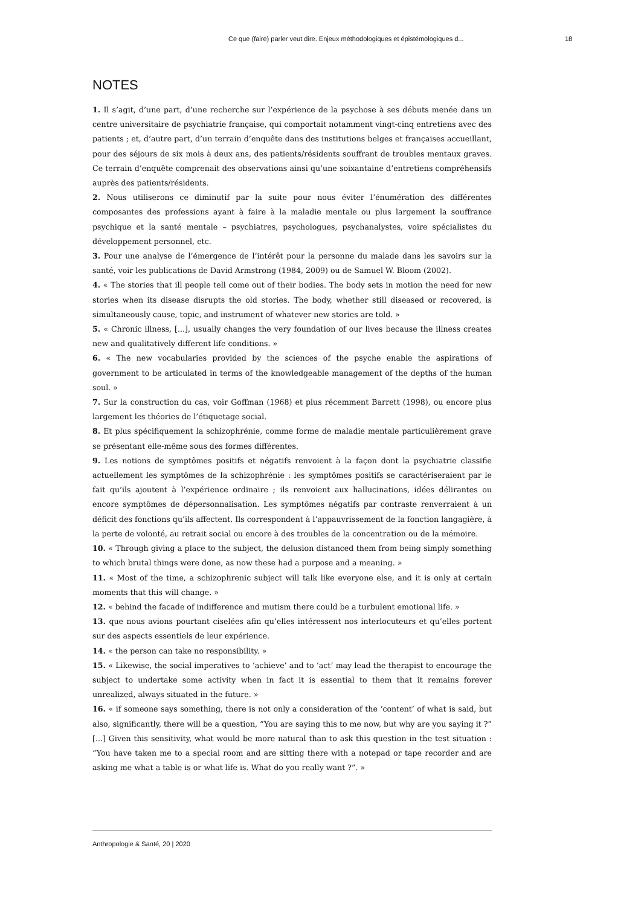Ce que (faire) parler veut dire. Enjeux méthodologiques et épistémologiques d... 18
NOTES
1. Il s’agit, d’une part, d’une recherche sur l’expérience de la psychose à ses débuts menée dans un centre universitaire de psychiatrie française, qui comportait notamment vingt-cinq entretiens avec des patients ; et, d’autre part, d’un terrain d’enquête dans des institutions belges et françaises accueillant, pour des séjours de six mois à deux ans, des patients/résidents souffrant de troubles mentaux graves. Ce terrain d’enquête comprenait des observations ainsi qu’une soixantaine d’entretiens compréhensifs auprès des patients/résidents.
2. Nous utiliserons ce diminutif par la suite pour nous éviter l’énumération des différentes composantes des professions ayant à faire à la maladie mentale ou plus largement la souffrance psychique et la santé mentale – psychiatres, psychologues, psychanalystes, voire spécialistes du développement personnel, etc.
3. Pour une analyse de l’émergence de l’intérêt pour la personne du malade dans les savoirs sur la santé, voir les publications de David Armstrong (1984, 2009) ou de Samuel W. Bloom (2002).
4. « The stories that ill people tell come out of their bodies. The body sets in motion the need for new stories when its disease disrupts the old stories. The body, whether still diseased or recovered, is simultaneously cause, topic, and instrument of whatever new stories are told. »
5. « Chronic illness, [...], usually changes the very foundation of our lives because the illness creates new and qualitatively different life conditions. »
6. « The new vocabularies provided by the sciences of the psyche enable the aspirations of government to be articulated in terms of the knowledgeable management of the depths of the human soul. »
7. Sur la construction du cas, voir Goffman (1968) et plus récemment Barrett (1998), ou encore plus largement les théories de l’étiquetage social.
8. Et plus spécifiquement la schizophrénie, comme forme de maladie mentale particulièrement grave se présentant elle-même sous des formes différentes.
9. Les notions de symptômes positifs et négatifs renvoient à la façon dont la psychiatrie classifie actuellement les symptômes de la schizophrénie : les symptômes positifs se caractériseraient par le fait qu’ils ajoutent à l’expérience ordinaire ; ils renvoient aux hallucinations, idées délirantes ou encore symptômes de dépersonnalisation. Les symptômes négatifs par contraste renverraient à un déficit des fonctions qu’ils affectent. Ils correspondent à l’appauvrissement de la fonction langagière, à la perte de volonté, au retrait social ou encore à des troubles de la concentration ou de la mémoire.
10. « Through giving a place to the subject, the delusion distanced them from being simply something to which brutal things were done, as now these had a purpose and a meaning. »
11. « Most of the time, a schizophrenic subject will talk like everyone else, and it is only at certain moments that this will change. »
12. « behind the facade of indifference and mutism there could be a turbulent emotional life. »
13. que nous avions pourtant ciselées afin qu’elles intéressent nos interlocuteurs et qu’elles portent sur des aspects essentiels de leur expérience.
14. « the person can take no responsibility. »
15. « Likewise, the social imperatives to ‘achieve’ and to ‘act’ may lead the therapist to encourage the subject to undertake some activity when in fact it is essential to them that it remains forever unrealized, always situated in the future. »
16. « if someone says something, there is not only a consideration of the ‘content’ of what is said, but also, significantly, there will be a question, “You are saying this to me now, but why are you saying it ?” [...] Given this sensitivity, what would be more natural than to ask this question in the test situation : “You have taken me to a special room and are sitting there with a notepad or tape recorder and are asking me what a table is or what life is. What do you really want ?”. »
Anthropologie & Santé, 20 | 2020